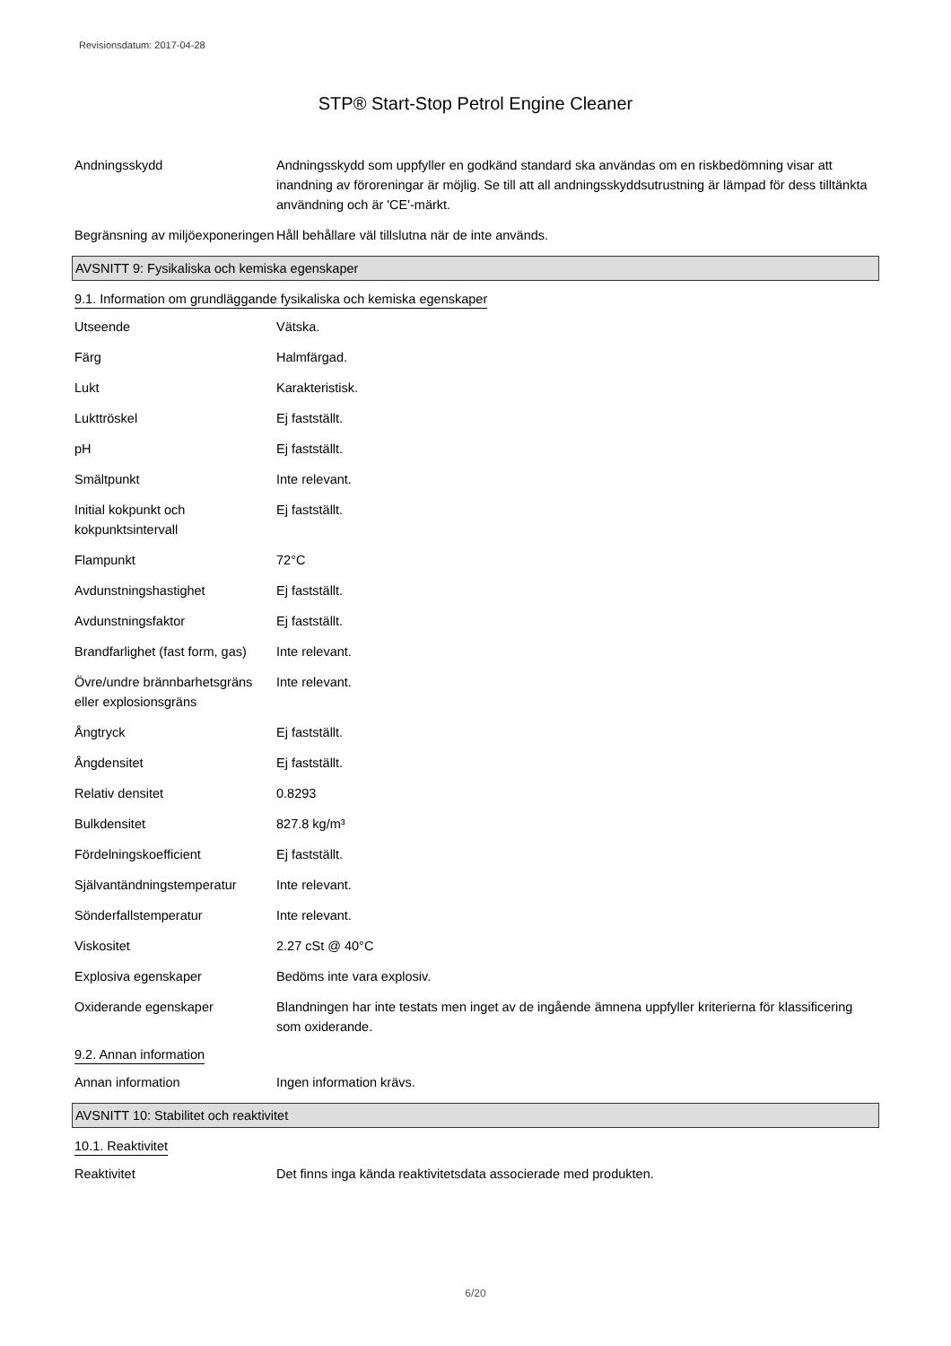Revisionsdatum: 2017-04-28
STP® Start-Stop Petrol Engine Cleaner
Andningsskydd Andningsskydd som uppfyller en godkänd standard ska användas om en riskbedömning visar att inandning av föroreningar är möjlig. Se till att all andningsskyddsutrustning är lämpad för dess tilltänkta användning och är 'CE'-märkt.
Begränsning av miljöexponeringen
Håll behållare väl tillslutna när de inte används.
AVSNITT 9: Fysikaliska och kemiska egenskaper
9.1. Information om grundläggande fysikaliska och kemiska egenskaper
Utseende Vätska.
Färg Halmfärgad.
Lukt Karakteristisk.
Lukttröskel Ej fastställt.
pH Ej fastställt.
Smältpunkt Inte relevant.
Initial kokpunkt och kokpunktsintervall
Ej fastställt.
Flampunkt 72°C
Avdunstningshastighet Ej fastställt.
Avdunstningsfaktor Ej fastställt.
Brandfarlighet (fast form, gas)
Inte relevant.
Övre/undre brännbarhetsgräns eller explosionsgräns
Inte relevant.
Ångtryck Ej fastställt.
Ångdensitet Ej fastställt.
Relativ densitet 0.8293
Bulkdensitet 827.8 kg/m³
Fördelningskoefficient Ej fastställt.
Självantändningstemperatur
Inte relevant.
Sönderfallstemperatur Inte relevant.
Viskositet 2.27 cSt @ 40°C
Explosiva egenskaper Bedöms inte vara explosiv.
Oxiderande egenskaper Blandningen har inte testats men inget av de ingående ämnena uppfyller kriterierna för klassificering som oxiderande.
9.2. Annan information
Annan information Ingen information krävs.
AVSNITT 10: Stabilitet och reaktivitet
10.1. Reaktivitet
Reaktivitet Det finns inga kända reaktivitetsdata associerade med produkten.
6/20